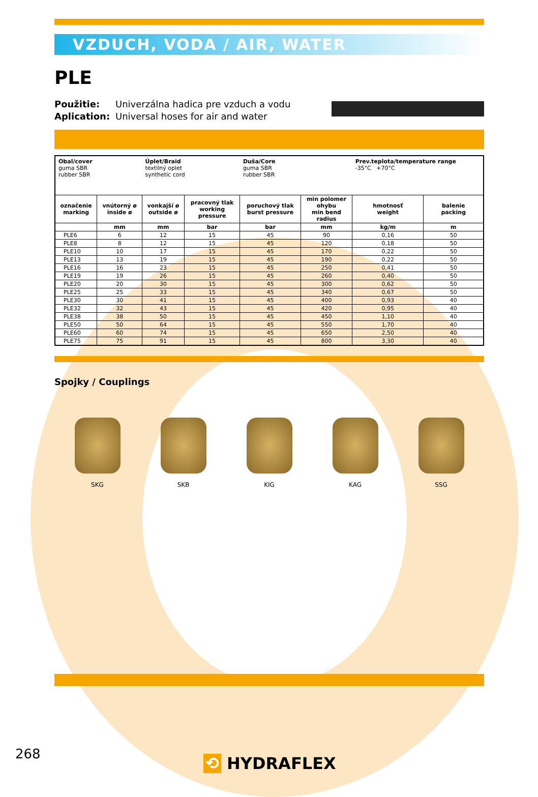VZDUCH, VODA / AIR, WATER
PLE
Použitie:
Aplication:
Univerzálna hadica pre vzduch a vodu
Universal hoses for air and water
| Obal/cover guma SBR rubber SBR | | Úplet/Braid textilný oplet synthetic cord | | Duša/Core guma SBR rubber SBR | | Prev.teplota/temperature range -35°C +70°C | |
| označenie marking | vnútorný ø inside ø | vonkajší ø outside ø | pracovný tlak working pressure | poruchový tlak burst pressure | min polomer ohybu min bend radius | hmotnosť weight | balenie packing |
| | mm | mm | bar | bar | mm | kg/m | m |
| PLE6 | 6 | 12 | 15 | 45 | 90 | 0,16 | 50 |
| PLE8 | 8 | 12 | 15 | 45 | 120 | 0,18 | 50 |
| PLE10 | 10 | 17 | 15 | 45 | 170 | 0,22 | 50 |
| PLE13 | 13 | 19 | 15 | 45 | 190 | 0,22 | 50 |
| PLE16 | 16 | 23 | 15 | 45 | 250 | 0,41 | 50 |
| PLE19 | 19 | 26 | 15 | 45 | 260 | 0,40 | 50 |
| PLE20 | 20 | 30 | 15 | 45 | 300 | 0,62 | 50 |
| PLE25 | 25 | 33 | 15 | 45 | 340 | 0,67 | 50 |
| PLE30 | 30 | 41 | 15 | 45 | 400 | 0,93 | 40 |
| PLE32 | 32 | 43 | 15 | 45 | 420 | 0,95 | 40 |
| PLE38 | 38 | 50 | 15 | 45 | 450 | 1,10 | 40 |
| PLE50 | 50 | 64 | 15 | 45 | 550 | 1,70 | 40 |
| PLE60 | 60 | 74 | 15 | 45 | 650 | 2,50 | 40 |
| PLE75 | 75 | 91 | 15 | 45 | 800 | 3,30 | 40 |
Spojky / Couplings
SKG SKB KIG KAG SSG
268 ⟲ HYDRAFLEX